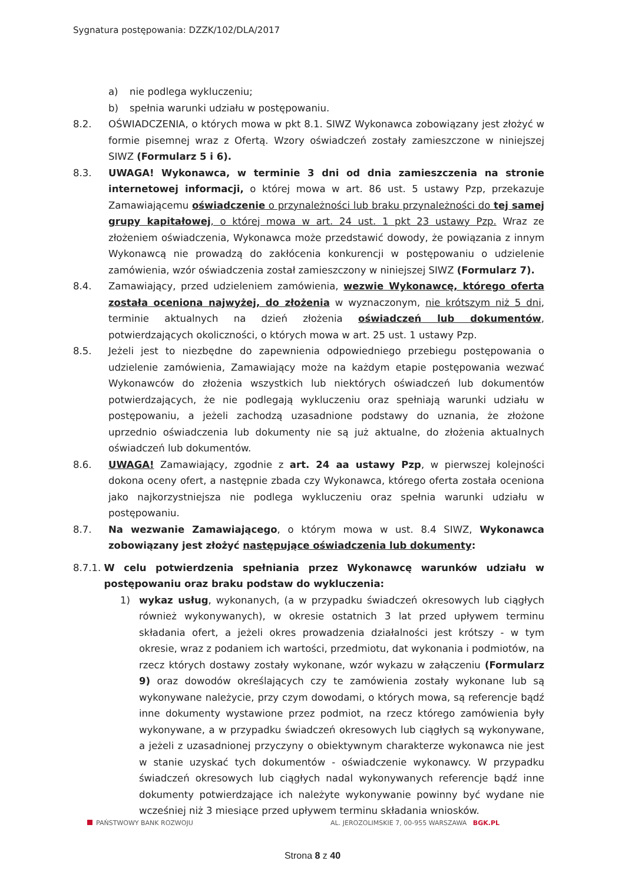Sygnatura postępowania: DZZK/102/DLA/2017
a) nie podlega wykluczeniu;
b) spełnia warunki udziału w postępowaniu.
8.2. OŚWIADCZENIA, o których mowa w pkt 8.1. SIWZ Wykonawca zobowiązany jest złożyć w formie pisemnej wraz z Ofertą. Wzory oświadczeń zostały zamieszczone w niniejszej SIWZ (Formularz 5 i 6).
8.3. UWAGA! Wykonawca, w terminie 3 dni od dnia zamieszczenia na stronie internetowej informacji, o której mowa w art. 86 ust. 5 ustawy Pzp, przekazuje Zamawiającemu oświadczenie o przynależności lub braku przynależności do tej samej grupy kapitałowej, o której mowa w art. 24 ust. 1 pkt 23 ustawy Pzp. Wraz ze złożeniem oświadczenia, Wykonawca może przedstawić dowody, że powiązania z innym Wykonawcą nie prowadzą do zakłócenia konkurencji w postępowaniu o udzielenie zamówienia, wzór oświadczenia został zamieszczony w niniejszej SIWZ (Formularz 7).
8.4. Zamawiający, przed udzieleniem zamówienia, wezwie Wykonawcę, którego oferta została oceniona najwyżej, do złożenia w wyznaczonym, nie krótszym niż 5 dni, terminie aktualnych na dzień złożenia oświadczeń lub dokumentów, potwierdzających okoliczności, o których mowa w art. 25 ust. 1 ustawy Pzp.
8.5. Jeżeli jest to niezbędne do zapewnienia odpowiedniego przebiegu postępowania o udzielenie zamówienia, Zamawiający może na każdym etapie postępowania wezwać Wykonawców do złożenia wszystkich lub niektórych oświadczeń lub dokumentów potwierdzających, że nie podlegają wykluczeniu oraz spełniają warunki udziału w postępowaniu, a jeżeli zachodzą uzasadnione podstawy do uznania, że złożone uprzednio oświadczenia lub dokumenty nie są już aktualne, do złożenia aktualnych oświadczeń lub dokumentów.
8.6. UWAGA! Zamawiający, zgodnie z art. 24 aa ustawy Pzp, w pierwszej kolejności dokona oceny ofert, a następnie zbada czy Wykonawca, którego oferta została oceniona jako najkorzystniejsza nie podlega wykluczeniu oraz spełnia warunki udziału w postępowaniu.
8.7. Na wezwanie Zamawiającego, o którym mowa w ust. 8.4 SIWZ, Wykonawca zobowiązany jest złożyć następujące oświadczenia lub dokumenty:
8.7.1. W celu potwierdzenia spełniania przez Wykonawcę warunków udziału w postępowaniu oraz braku podstaw do wykluczenia:
1) wykaz usług, wykonanych, (a w przypadku świadczeń okresowych lub ciągłych również wykonywanych), w okresie ostatnich 3 lat przed upływem terminu składania ofert, a jeżeli okres prowadzenia działalności jest krótszy - w tym okresie, wraz z podaniem ich wartości, przedmiotu, dat wykonania i podmiotów, na rzecz których dostawy zostały wykonane, wzór wykazu w załączeniu (Formularz 9) oraz dowodów określających czy te zamówienia zostały wykonane lub są wykonywane należycie, przy czym dowodami, o których mowa, są referencje bądź inne dokumenty wystawione przez podmiot, na rzecz którego zamówienia były wykonywane, a w przypadku świadczeń okresowych lub ciągłych są wykonywane, a jeżeli z uzasadnionej przyczyny o obiektywnym charakterze wykonawca nie jest w stanie uzyskać tych dokumentów - oświadczenie wykonawcy. W przypadku świadczeń okresowych lub ciągłych nadal wykonywanych referencje bądź inne dokumenty potwierdzające ich należyte wykonywanie powinny być wydane nie wcześniej niż 3 miesiące przed upływem terminu składania wniosków.
PAŃSTWOWY BANK ROZWOJU AL. JEROZOLIMSKIE 7, 00-955 WARSZAWA BGK.PL
Strona 8 z 40